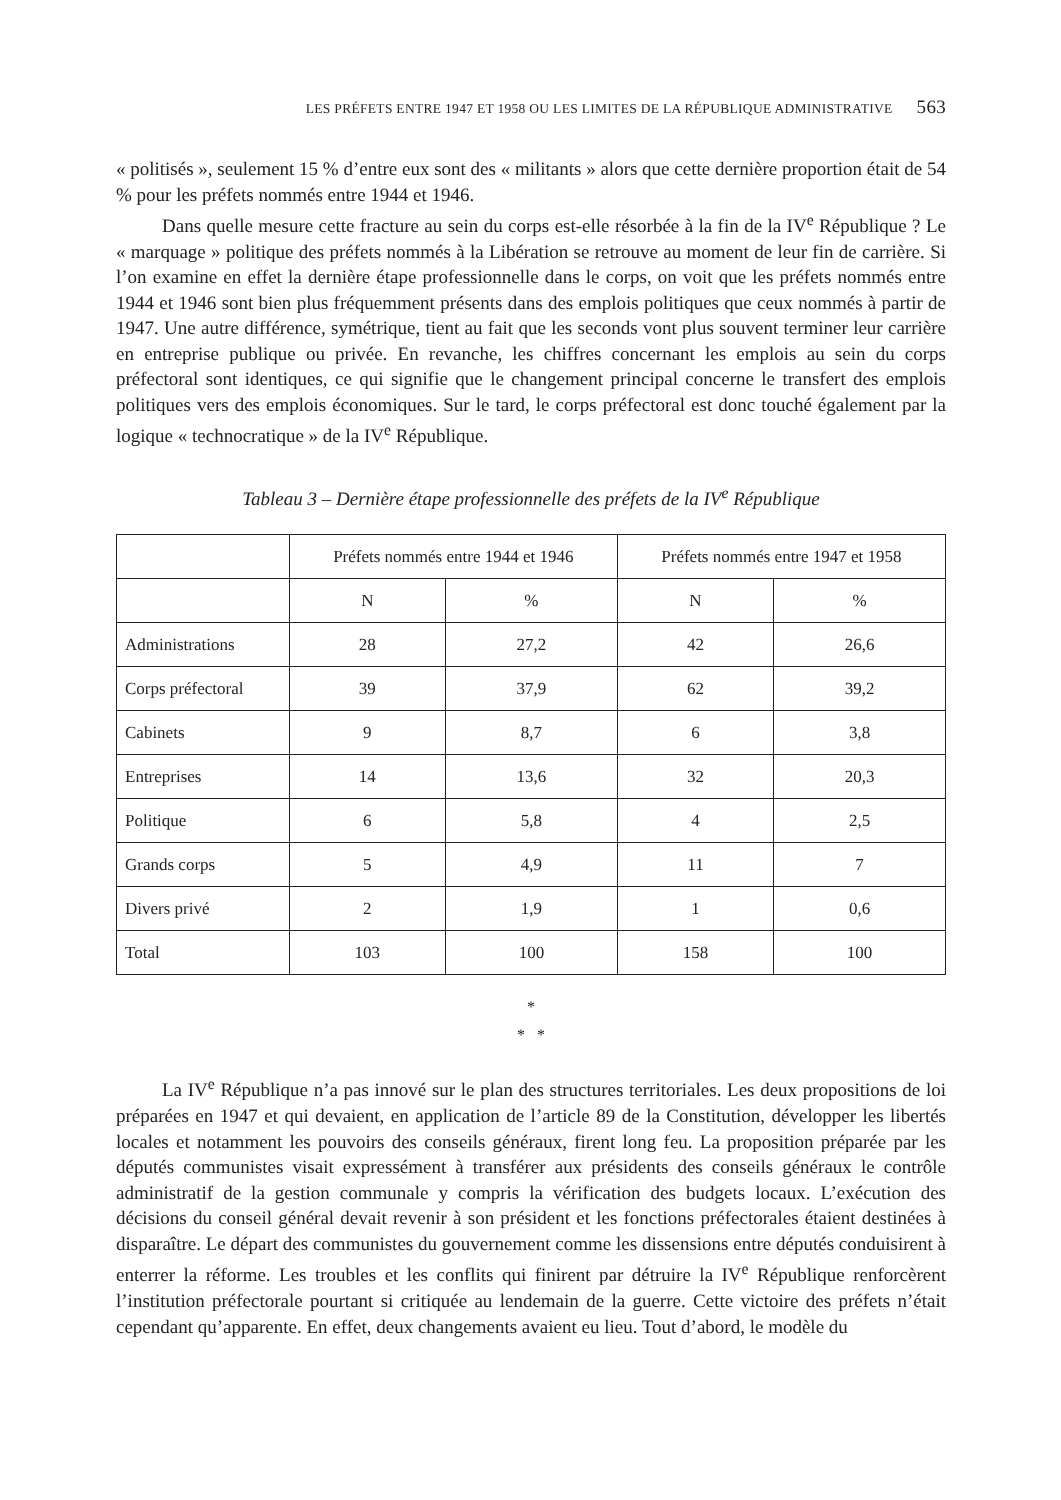LES PRÉFETS ENTRE 1947 ET 1958 OU LES LIMITES DE LA RÉPUBLIQUE ADMINISTRATIVE 563
« politisés », seulement 15 % d’entre eux sont des « militants » alors que cette dernière proportion était de 54 % pour les préfets nommés entre 1944 et 1946.
Dans quelle mesure cette fracture au sein du corps est-elle résorbée à la fin de la IV<sup>e</sup> République ? Le « marquage » politique des préfets nommés à la Libération se retrouve au moment de leur fin de carrière. Si l’on examine en effet la dernière étape professionnelle dans le corps, on voit que les préfets nommés entre 1944 et 1946 sont bien plus fréquemment présents dans des emplois politiques que ceux nommés à partir de 1947. Une autre différence, symétrique, tient au fait que les seconds vont plus souvent terminer leur carrière en entreprise publique ou privée. En revanche, les chiffres concernant les emplois au sein du corps préfectoral sont identiques, ce qui signifie que le changement principal concerne le transfert des emplois politiques vers des emplois économiques. Sur le tard, le corps préfectoral est donc touché également par la logique « technocratique » de la IV<sup>e</sup> République.
Tableau 3 – Dernière étape professionnelle des préfets de la IV<sup>e</sup> République
| | Préfets nommés entre 1944 et 1946 | | Préfets nommés entre 1947 et 1958 | |
| --- | --- | --- | --- | --- |
| | N | % | N | % |
| Administrations | 28 | 27,2 | 42 | 26,6 |
| Corps préfectoral | 39 | 37,9 | 62 | 39,2 |
| Cabinets | 9 | 8,7 | 6 | 3,8 |
| Entreprises | 14 | 13,6 | 32 | 20,3 |
| Politique | 6 | 5,8 | 4 | 2,5 |
| Grands corps | 5 | 4,9 | 11 | 7 |
| Divers privé | 2 | 1,9 | 1 | 0,6 |
| Total | 103 | 100 | 158 | 100 |
*
* *
La IV<sup>e</sup> République n’a pas innové sur le plan des structures territoriales. Les deux propositions de loi préparées en 1947 et qui devaient, en application de l’article 89 de la Constitution, développer les libertés locales et notamment les pouvoirs des conseils généraux, firent long feu. La proposition préparée par les députés communistes visait expressément à transférer aux présidents des conseils généraux le contrôle administratif de la gestion communale y compris la vérification des budgets locaux. L’exécution des décisions du conseil général devait revenir à son président et les fonctions préfectorales étaient destinées à disparaître. Le départ des communistes du gouvernement comme les dissensions entre députés conduisirent à enterrer la réforme. Les troubles et les conflits qui finirent par détruire la IV<sup>e</sup> République renforcèrent l’institution préfectorale pourtant si critiquée au lendemain de la guerre. Cette victoire des préfets n’était cependant qu’apparente. En effet, deux changements avaient eu lieu. Tout d’abord, le modèle du